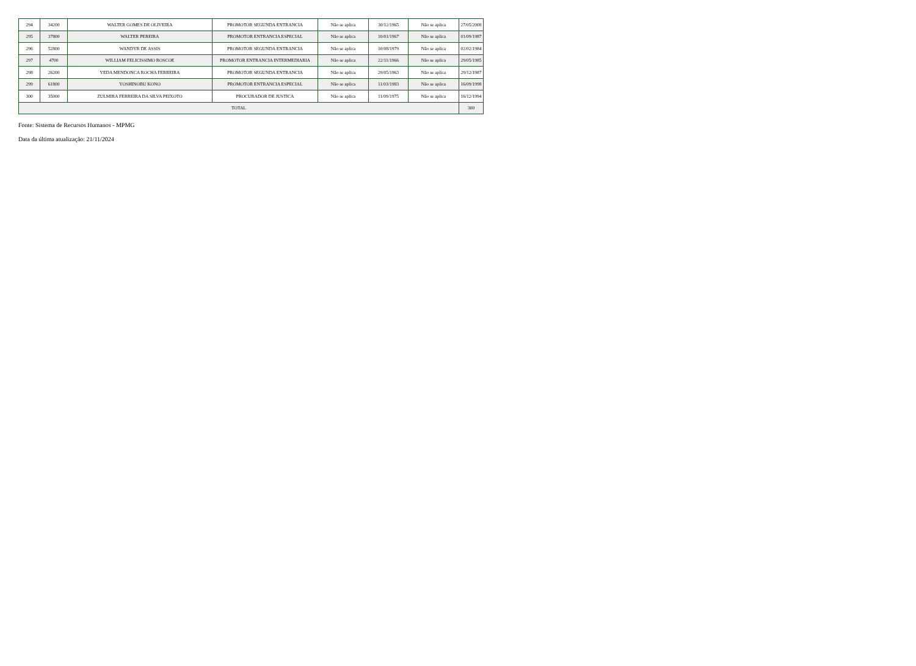| 294 | 34200 | WALTER GOMES DE OLIVEIRA | PROMOTOR SEGUNDA ENTRANCIA | Não se aplica | 30/12/1965 | Não se aplica | 27/05/2008 |
| 295 | 37800 | WALTER PEREIRA | PROMOTOR ENTRANCIA ESPECIAL | Não se aplica | 10/01/1967 | Não se aplica | 01/09/1987 |
| 296 | 52800 | WANDYR DE ASSIS | PROMOTOR SEGUNDA ENTRANCIA | Não se aplica | 10/08/1979 | Não se aplica | 02/02/1984 |
| 297 | 4700 | WILLIAM FELICISSIMO ROSCOE | PROMOTOR ENTRANCIA INTERMEDIARIA | Não se aplica | 22/11/1966 | Não se aplica | 29/05/1985 |
| 298 | 26200 | YEDA MENDONCA ROCHA FERREIRA | PROMOTOR SEGUNDA ENTRANCIA | Não se aplica | 29/05/1963 | Não se aplica | 29/12/1987 |
| 299 | 61800 | YOSHINOBU KONO | PROMOTOR ENTRANCIA ESPECIAL | Não se aplica | 11/03/1983 | Não se aplica | 16/09/1998 |
| 300 | 35000 | ZULMIRA FERREIRA DA SILVA PEIXOTO | PROCURADOR DE JUSTICA | Não se aplica | 11/09/1975 | Não se aplica | 16/12/1994 |
| TOTAL | | | | | | | 300 |
Fonte: Sistema de Recursos Humanos - MPMG
Data da última atualização: 21/11/2024